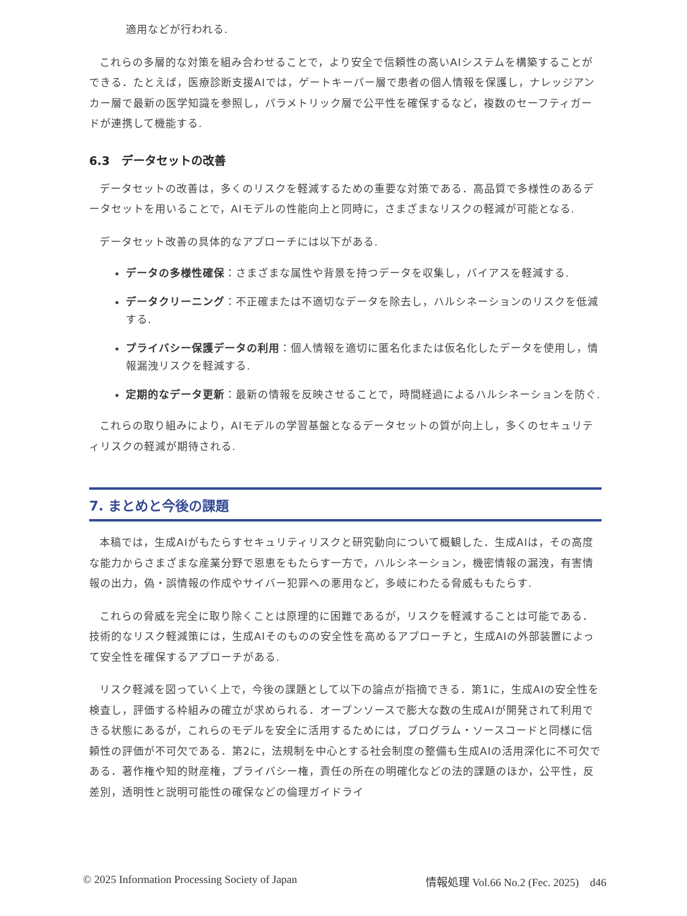適用などが行われる.
これらの多層的な対策を組み合わせることで，より安全で信頼性の高いAIシステムを構築することができる．たとえば，医療診断支援AIでは，ゲートキーパー層で患者の個人情報を保護し，ナレッジアンカー層で最新の医学知識を参照し，パラメトリック層で公平性を確保するなど，複数のセーフティガードが連携して機能する.
6.3　データセットの改善
データセットの改善は，多くのリスクを軽減するための重要な対策である．高品質で多様性のあるデータセットを用いることで，AIモデルの性能向上と同時に，さまざまなリスクの軽減が可能となる.
データセット改善の具体的なアプローチには以下がある.
データの多様性確保：さまざまな属性や背景を持つデータを収集し，バイアスを軽減する.
データクリーニング：不正確または不適切なデータを除去し，ハルシネーションのリスクを低減する.
プライバシー保護データの利用：個人情報を適切に匿名化または仮名化したデータを使用し，情報漏洩リスクを軽減する.
定期的なデータ更新：最新の情報を反映させることで，時間経過によるハルシネーションを防ぐ.
これらの取り組みにより，AIモデルの学習基盤となるデータセットの質が向上し，多くのセキュリティリスクの軽減が期待される.
7. まとめと今後の課題
本稿では，生成AIがもたらすセキュリティリスクと研究動向について概観した．生成AIは，その高度な能力からさまざまな産業分野で恩恵をもたらす一方で，ハルシネーション，機密情報の漏洩，有害情報の出力，偽・誤情報の作成やサイバー犯罪への悪用など，多岐にわたる脅威ももたらす.
これらの脅威を完全に取り除くことは原理的に困難であるが，リスクを軽減することは可能である．技術的なリスク軽減策には，生成AIそのものの安全性を高めるアプローチと，生成AIの外部装置によって安全性を確保するアプローチがある.
リスク軽減を図っていく上で，今後の課題として以下の論点が指摘できる．第1に，生成AIの安全性を検査し，評価する枠組みの確立が求められる．オープンソースで膨大な数の生成AIが開発されて利用できる状態にあるが，これらのモデルを安全に活用するためには，プログラム・ソースコードと同様に信頼性の評価が不可欠である．第2に，法規制を中心とする社会制度の整備も生成AIの活用深化に不可欠である．著作権や知的財産権，プライバシー権，責任の所在の明確化などの法的課題のほか，公平性，反差別，透明性と説明可能性の確保などの倫理ガイドライ
© 2025 Information Processing Society of Japan 情報処理 Vol.66 No.2 (Fec. 2025)　d46